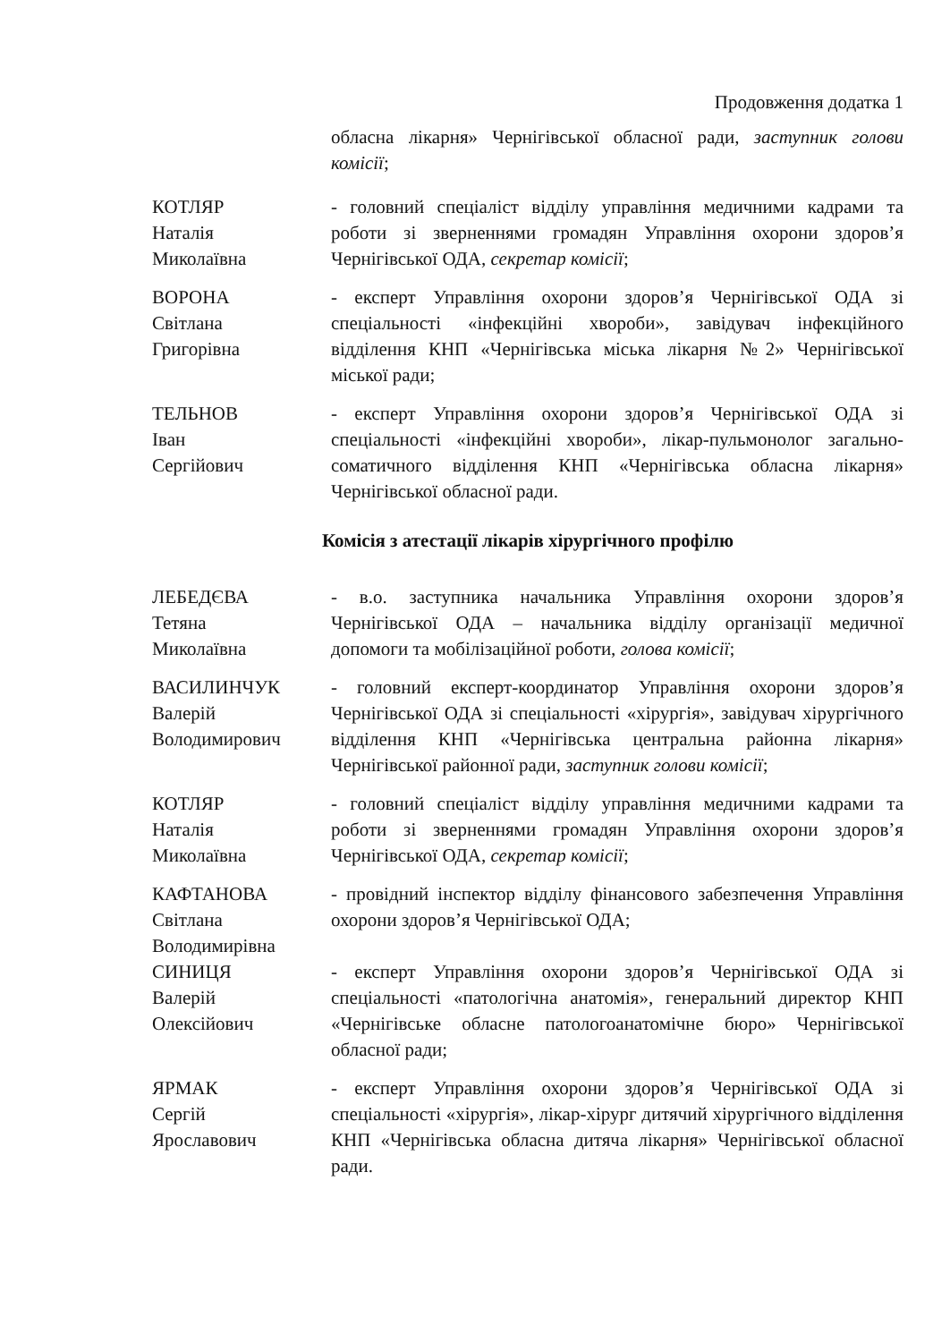Продовження додатка 1
обласна лікарня» Чернігівської обласної ради, заступник голови комісії;
КОТЛЯР
Наталія
Миколаївна
- головний спеціаліст відділу управління медичними кадрами та роботи зі зверненнями громадян Управління охорони здоров’я Чернігівської ОДА, секретар комісії;
ВОРОНА
Світлана
Григорівна
- експерт Управління охорони здоров’я Чернігівської ОДА зі спеціальності «інфекційні хвороби», завідувач інфекційного відділення КНП «Чернігівська міська лікарня №2» Чернігівської міської ради;
ТЕЛЬНОВ
Іван
Сергійович
- експерт Управління охорони здоров’я Чернігівської ОДА зі спеціальності «інфекційні хвороби», лікар-пульмонолог загально-соматичного відділення КНП «Чернігівська обласна лікарня» Чернігівської обласної ради.
Комісія з атестації лікарів хірургічного профілю
ЛЕБЕДЄВА
Тетяна
Миколаївна
- в.о. заступника начальника Управління охорони здоров’я Чернігівської ОДА – начальника відділу організації медичної допомоги та мобілізаційної роботи, голова комісії;
ВАСИЛИНЧУК
Валерій
Володимирович
- головний експерт-координатор Управління охорони здоров’я Чернігівської ОДА зі спеціальності «хірургія», завідувач хірургічного відділення КНП «Чернігівська центральна районна лікарня» Чернігівської районної ради, заступник голови комісії;
КОТЛЯР
Наталія
Миколаївна
- головний спеціаліст відділу управління медичними кадрами та роботи зі зверненнями громадян Управління охорони здоров’я Чернігівської ОДА, секретар комісії;
КАФТАНОВА
Світлана
Володимирівна
- провідний інспектор відділу фінансового забезпечення Управління охорони здоров’я Чернігівської ОДА;
СИНИЦЯ
Валерій
Олексійович
- експерт Управління охорони здоров’я Чернігівської ОДА зі спеціальності «патологічна анатомія», генеральний директор КНП «Чернігівське обласне патологоанатомічне бюро» Чернігівської обласної ради;
ЯРМАК
Сергій
Ярославович
- експерт Управління охорони здоров’я Чернігівської ОДА зі спеціальності «хірургія», лікар-хірург дитячий хірургічного відділення КНП «Чернігівська обласна дитяча лікарня» Чернігівської обласної ради.